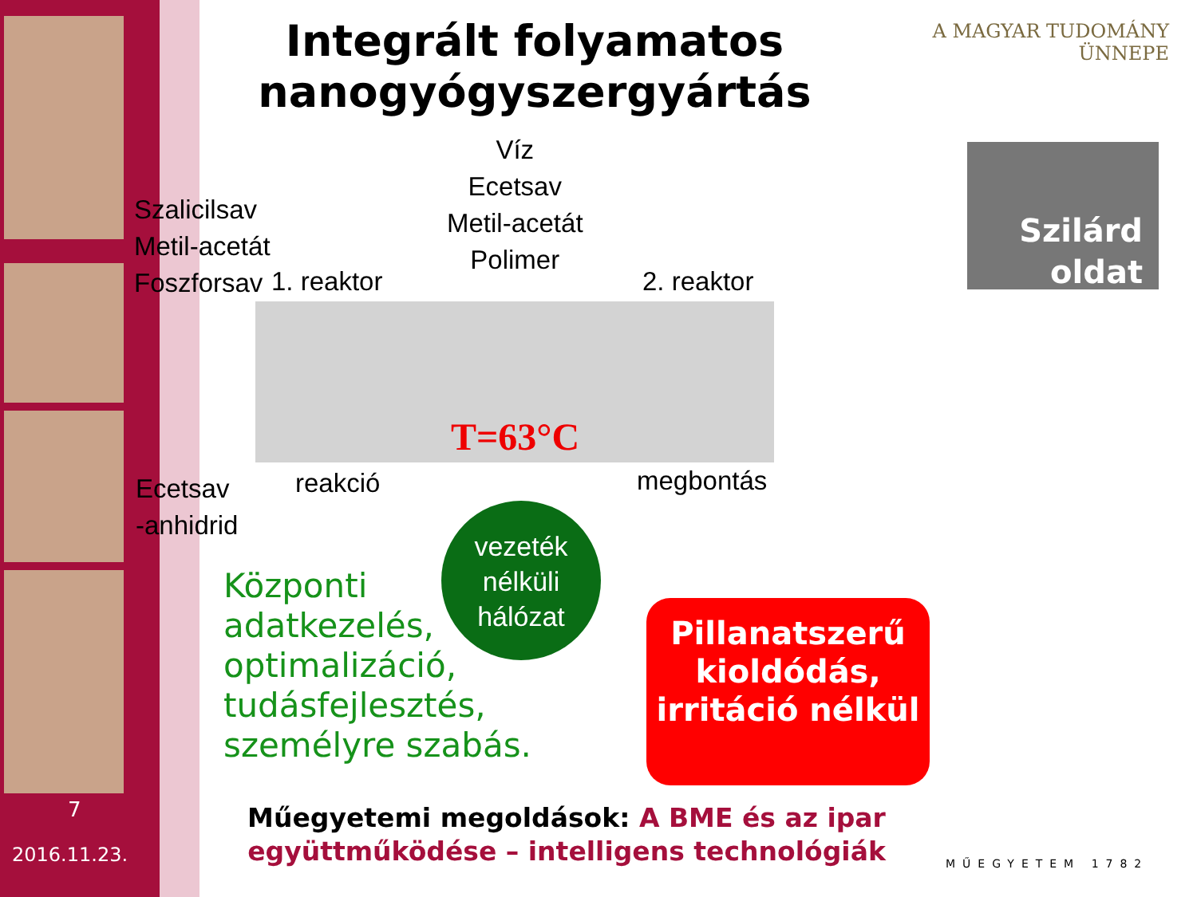7
2016.11.23.
Integrált folyamatos nanogyógyszergyártás
A MAGYAR TUDOMÁNY ÜNNEPE
Szilárd oldat
Szalicilsav
Metil-acetát
Foszforsav
1. reaktor
Víz
Ecetsav
Metil-acetát
Polimer
2. reaktor
T=63°C
reakció megbontás
Ecetsav
-anhidrid
vezeték
nélküli
hálózat
Központi
adatkezelés,
optimalizáció,
tudásfejlesztés,
személyre szabás.
Pillanatszerű kioldódás, irritáció nélkül
Műegyetemi megoldások: A BME és az ipar együttműködése – intelligens technológiák
MŰEGYETEM 1782